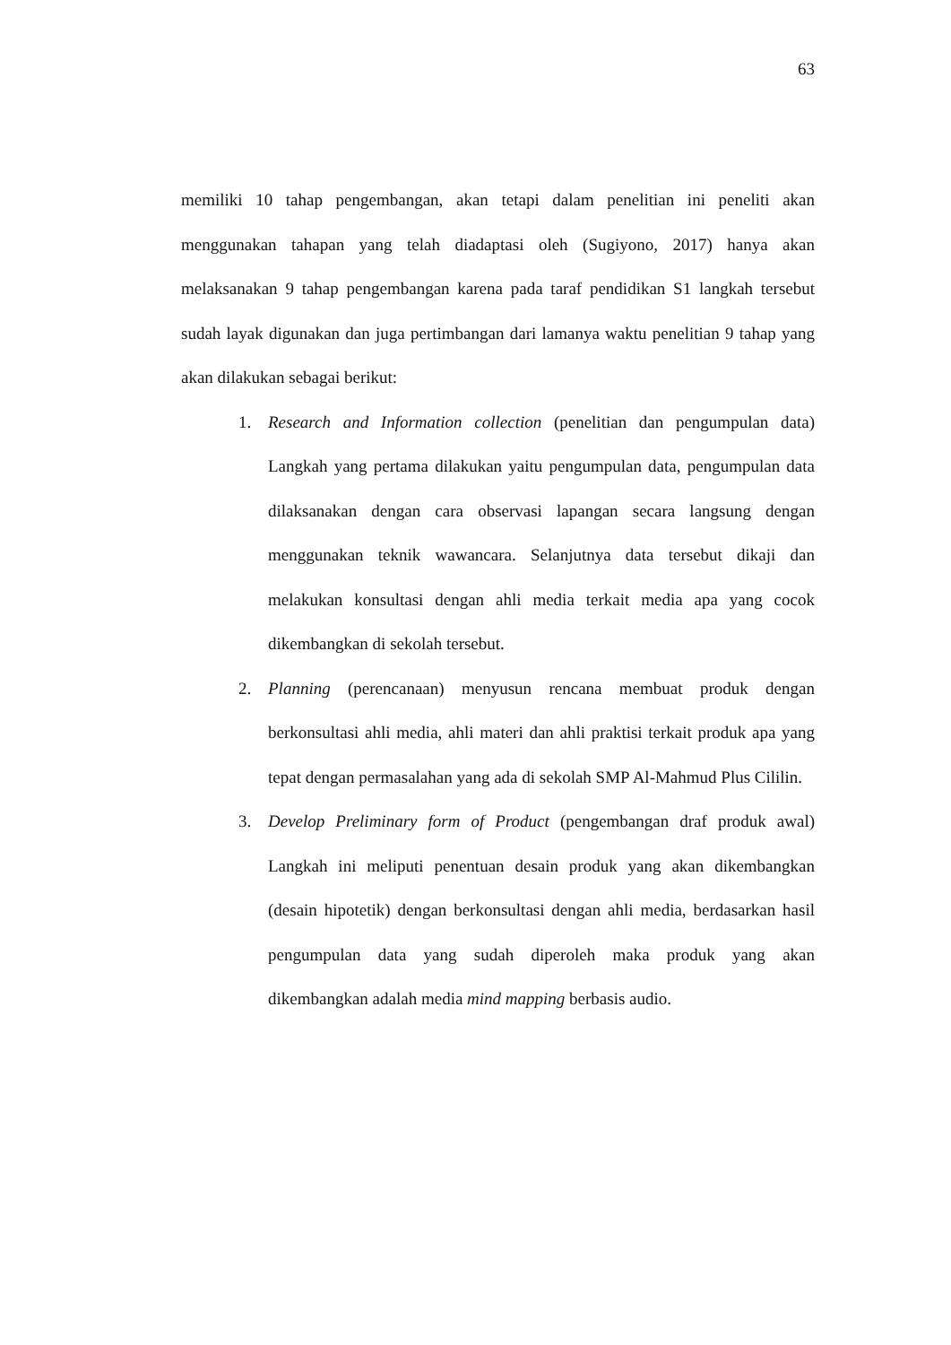63
memiliki 10 tahap pengembangan, akan tetapi dalam penelitian ini peneliti akan menggunakan tahapan yang telah diadaptasi oleh (Sugiyono, 2017) hanya akan melaksanakan 9 tahap pengembangan karena pada taraf pendidikan S1 langkah tersebut sudah layak digunakan dan juga pertimbangan dari lamanya waktu penelitian 9 tahap yang akan dilakukan sebagai berikut:
1. Research and Information collection (penelitian dan pengumpulan data) Langkah yang pertama dilakukan yaitu pengumpulan data, pengumpulan data dilaksanakan dengan cara observasi lapangan secara langsung dengan menggunakan teknik wawancara. Selanjutnya data tersebut dikaji dan melakukan konsultasi dengan ahli media terkait media apa yang cocok dikembangkan di sekolah tersebut.
2. Planning (perencanaan) menyusun rencana membuat produk dengan berkonsultasi ahli media, ahli materi dan ahli praktisi terkait produk apa yang tepat dengan permasalahan yang ada di sekolah SMP Al-Mahmud Plus Cililin.
3. Develop Preliminary form of Product (pengembangan draf produk awal) Langkah ini meliputi penentuan desain produk yang akan dikembangkan (desain hipotetik) dengan berkonsultasi dengan ahli media, berdasarkan hasil pengumpulan data yang sudah diperoleh maka produk yang akan dikembangkan adalah media mind mapping berbasis audio.